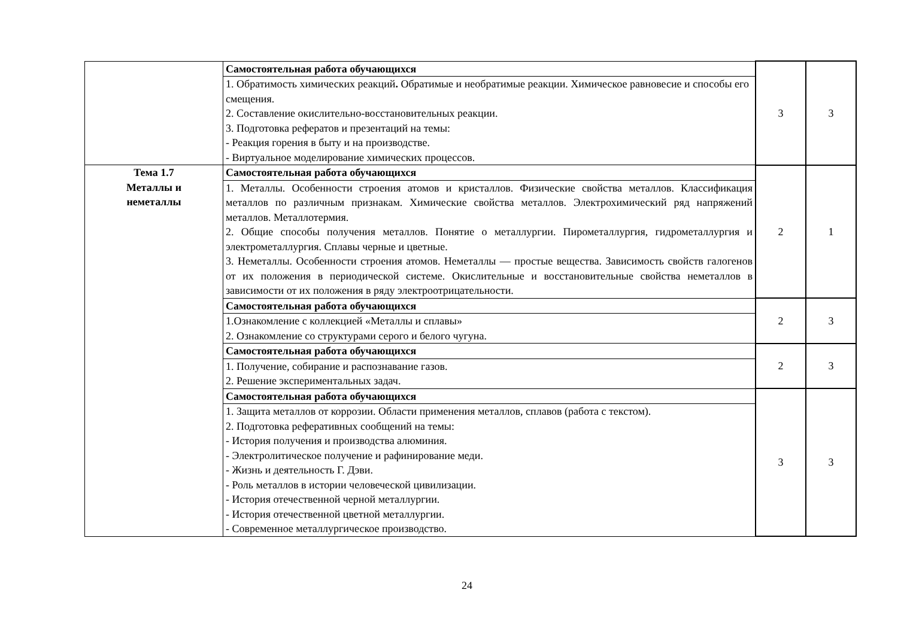| | Самостоятельная работа обучающихся | 3 | 3 |
| | 1. Обратимость химических реакций . Обратимые и необратимые реакции. Химическое равновесие и способы его смещения. 2. Составление окислительно-восстановительных реакции. 3. Подготовка рефератов и презентаций на темы: - Реакция горения в быту и на производстве. - Виртуальное моделирование химических процессов. | | |
| Тема 1.7 Металлы и неметаллы | Самостоятельная работа обучающихся | 2 | 1 |
| | 1. Металлы. Особенности строения атомов и кристаллов. Физические свойства металлов. Классификация металлов по различным признакам. Химические свойства металлов. Электрохимический ряд напряжений металлов. Металлотермия. 2. Общие способы получения металлов. Понятие о металлургии. Пирометаллургия, гидрометаллургия и электрометаллургия. Сплавы черные и цветные. 3. Неметаллы. Особенности строения атомов. Неметаллы — простые вещества. Зависимость свойств галогенов от их положения в периодической системе. Окислительные и восстановительные свойства неметаллов в зависимости от их положения в ряду электроотрицательности. | | |
| | Самостоятельная работа обучающихся | 2 | 3 |
| | 1.Ознакомление с коллекцией «Металлы и сплавы» 2. Ознакомление со структурами серого и белого чугуна. | | |
| | Самостоятельная работа обучающихся | 2 | 3 |
| | 1. Получение, собирание и распознавание газов. 2. Решение экспериментальных задач. | | |
| | Самостоятельная работа обучающихся | 3 | 3 |
| | 1. Защита металлов от коррозии. Области применения металлов, сплавов (работа с текстом). 2. Подготовка реферативных сообщений на темы: - История получения и производства алюминия. - Электролитическое получение и рафинирование меди. - Жизнь и деятельность Г. Дэви. - Роль металлов в истории человеческой цивилизации. - История отечественной черной металлургии. - История отечественной цветной металлургии. - Современное металлургическое производство. | | |
24